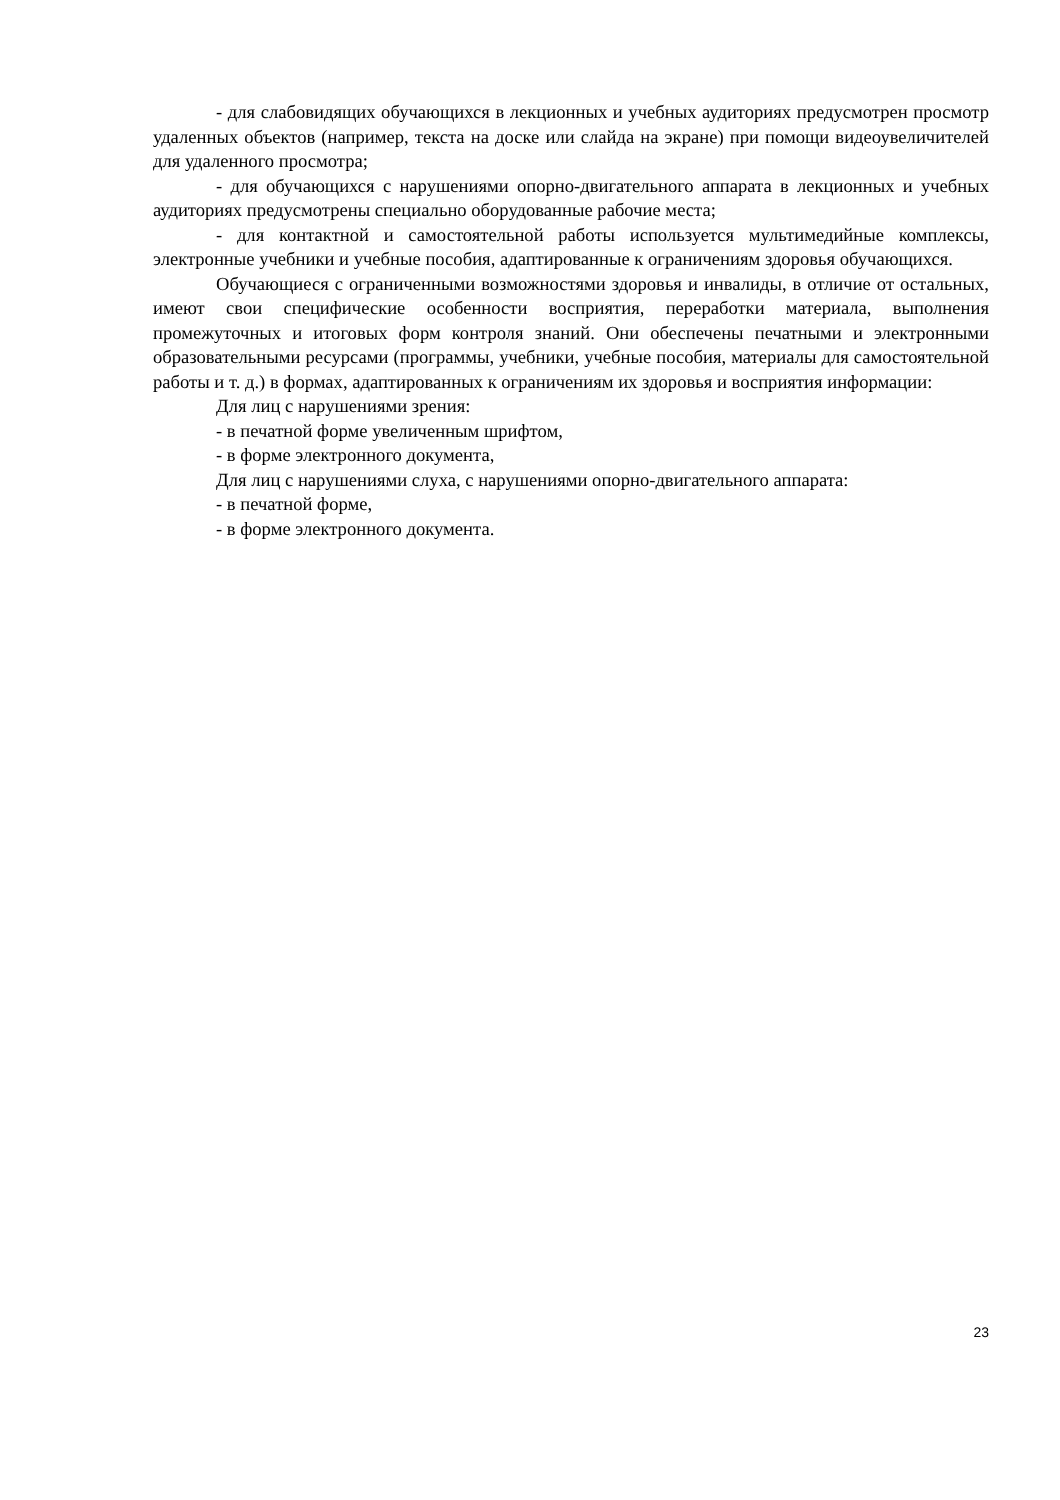- для слабовидящих обучающихся в лекционных и учебных аудиториях предусмотрен просмотр удаленных объектов (например, текста на доске или слайда на экране) при помощи видеоувеличителей для удаленного просмотра;
- для обучающихся с нарушениями опорно-двигательного аппарата в лекционных и учебных аудиториях предусмотрены специально оборудованные рабочие места;
- для контактной и самостоятельной работы используется мультимедийные комплексы, электронные учебники и учебные пособия, адаптированные к ограничениям здоровья обучающихся.
Обучающиеся с ограниченными возможностями здоровья и инвалиды, в отличие от остальных, имеют свои специфические особенности восприятия, переработки материала, выполнения промежуточных и итоговых форм контроля знаний. Они обеспечены печатными и электронными образовательными ресурсами (программы, учебники, учебные пособия, материалы для самостоятельной работы и т. д.) в формах, адаптированных к ограничениям их здоровья и восприятия информации:
Для лиц с нарушениями зрения:
- в печатной форме увеличенным шрифтом,
- в форме электронного документа,
Для лиц с нарушениями слуха, с нарушениями опорно-двигательного аппарата:
- в печатной форме,
- в форме электронного документа.
23